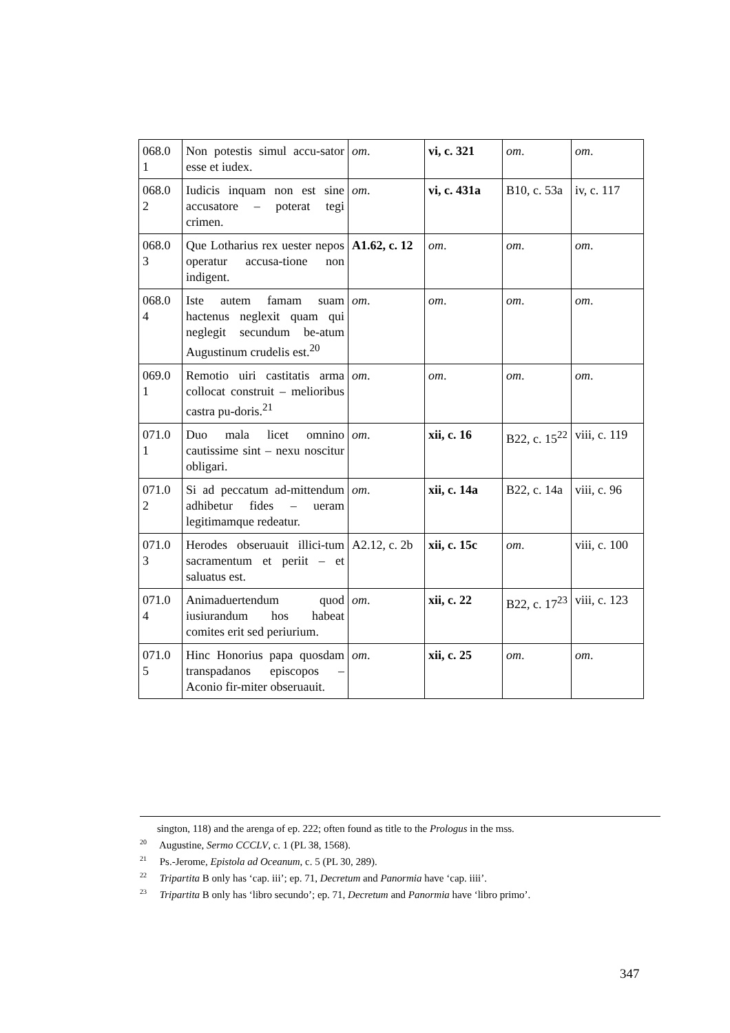| 068.0 1 | Non potestis simul accu-sator esse et iudex. | om . | vi, c. 321 | om . | om . |
| 068.0 2 | Iudicis inquam non est sine accusatore – poterat tegi crimen. | om . | vi, c. 431a | B10, c. 53a | iv, c. 117 |
| 068.0 3 | Que Lotharius rex uester nepos operatur accusa-tione non indigent. | A1.62, c. 12 | om . | om . | om . |
| 068.0 4 | Iste autem famam suam hactenus neglexit quam qui neglegit secundum be-atum Augustinum crudelis est.<sup>20</sup> | om . | om . | om . | om . |
| 069.0 1 | Remotio uiri castitatis arma collocat construit – melioribus castra pu-doris.<sup>21</sup> | om . | om . | om . | om . |
| 071.0 1 | Duo mala licet omnino cautissime sint – nexu noscitur obligari. | om . | xii, c. 16 | B22, c. 15<sup>22</sup> | viii, c. 119 |
| 071.0 2 | Si ad peccatum ad-mittendum adhibetur fides – ueram legitimamque redeatur. | om . | xii, c. 14a | B22, c. 14a | viii, c. 96 |
| 071.0 3 | Herodes obseruauit illici-tum sacramentum et periit – et saluatus est. | A2.12, c. 2b | xii, c. 15c | om . | viii, c. 100 |
| 071.0 4 | Animaduertendum quod iusiurandum hos habeat comites erit sed periurium. | om . | xii, c. 22 | B22, c. 17<sup>23</sup> | viii, c. 123 |
| 071.0 5 | Hinc Honorius papa quosdam transpadanos episcopos – Aconio fir-miter obseruauit. | om . | xii, c. 25 | om . | om . |
sington, 118) and the arenga of ep. 222; often found as title to the Prologus in the mss.
<sup>20</sup> Augustine, Sermo CCCLV, c. 1 (PL 38, 1568).
<sup>21</sup> Ps.-Jerome, Epistola ad Oceanum, c. 5 (PL 30, 289).
<sup>22</sup> Tripartita B only has ‘cap. iii’; ep. 71, Decretum and Panormia have ‘cap. iiii’.
<sup>23</sup> Tripartita B only has ‘libro secundo’; ep. 71, Decretum and Panormia have ‘libro primo’.
347